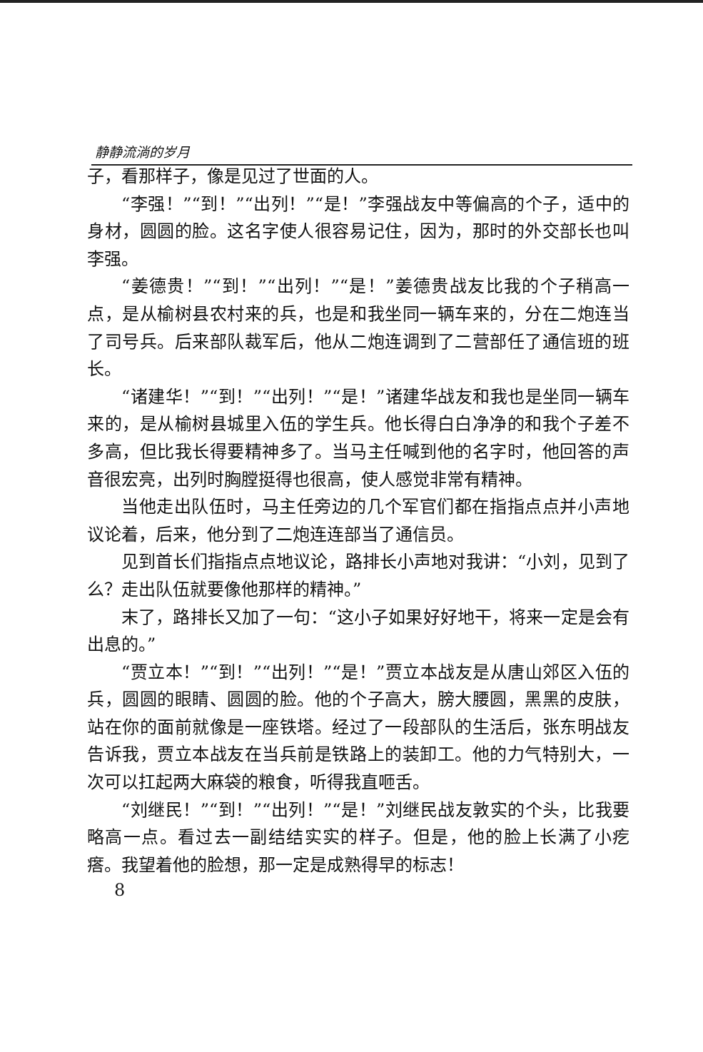静静流淌的岁月
子，看那样子，像是见过了世面的人。
“李强！”“到！”“出列！”“是！”李强战友中等偏高的个子，适中的身材，圆圆的脸。这名字使人很容易记住，因为，那时的外交部长也叫李强。
“姜德贵！”“到！”“出列！”“是！”姜德贵战友比我的个子稍高一点，是从榆树县农村来的兵，也是和我坐同一辆车来的，分在二炮连当了司号兵。后来部队裁军后，他从二炮连调到了二营部任了通信班的班长。
“诸建华！”“到！”“出列！”“是！”诸建华战友和我也是坐同一辆车来的，是从榆树县城里入伍的学生兵。他长得白白净净的和我个子差不多高，但比我长得要精神多了。当马主任喊到他的名字时，他回答的声音很宏亮，出列时胸膛挺得也很高，使人感觉非常有精神。
当他走出队伍时，马主任旁边的几个军官们都在指指点点并小声地议论着，后来，他分到了二炮连连部当了通信员。
见到首长们指指点点地议论，路排长小声地对我讲：“小刘，见到了么？走出队伍就要像他那样的精神。”
末了，路排长又加了一句：“这小子如果好好地干，将来一定是会有出息的。”
“贾立本！”“到！”“出列！”“是！”贾立本战友是从唐山郊区入伍的兵，圆圆的眼睛、圆圆的脸。他的个子高大，膀大腰圆，黑黑的皮肤，站在你的面前就像是一座铁塔。经过了一段部队的生活后，张东明战友告诉我，贾立本战友在当兵前是铁路上的装卸工。他的力气特别大，一次可以扛起两大麻袋的粮食，听得我直咂舌。
“刘继民！”“到！”“出列！”“是！”刘继民战友敦实的个头，比我要略高一点。看过去一副结结实实的样子。但是，他的脸上长满了小疙瘩。我望着他的脸想，那一定是成熟得早的标志！
8